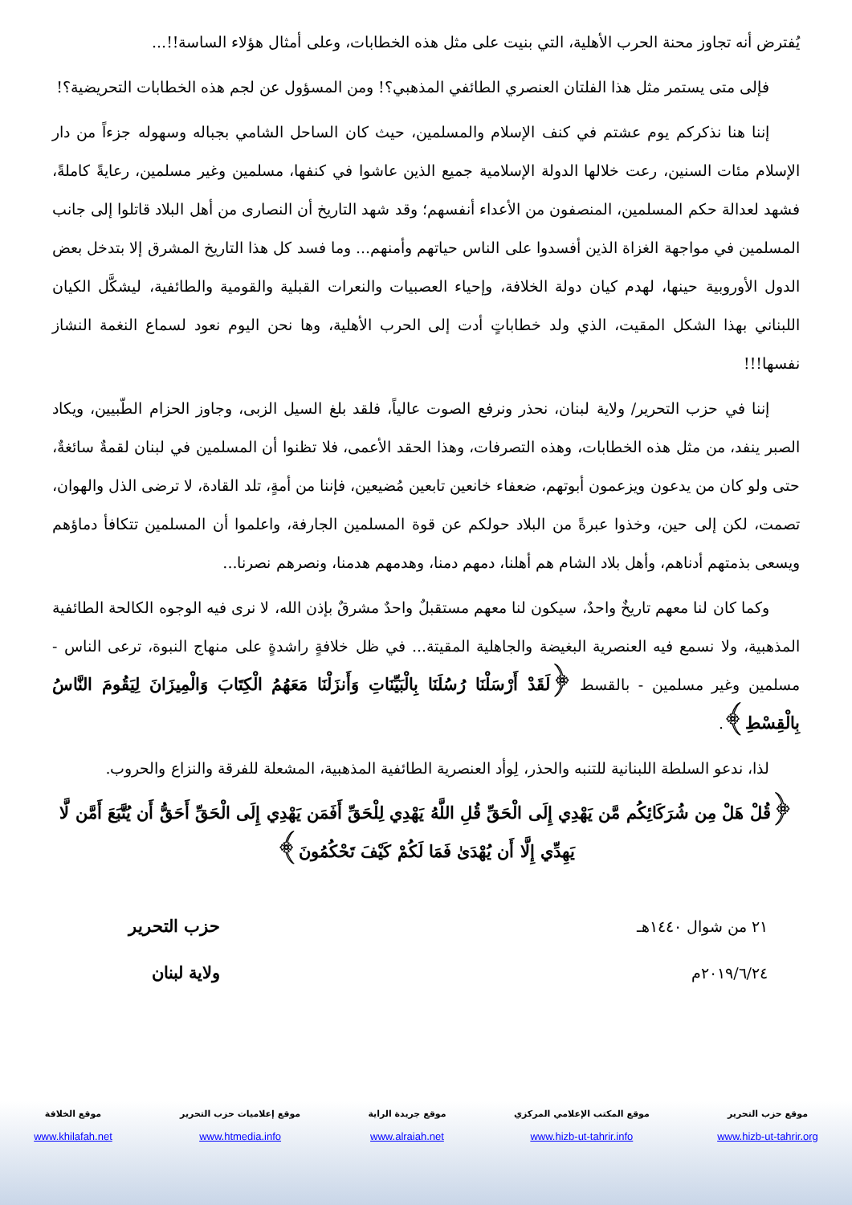يُفترض أنه تجاوز محنة الحرب الأهلية، التي بنيت على مثل هذه الخطابات، وعلى أمثال هؤلاء الساسة!!...
فإلى متى يستمر مثل هذا الفلتان العنصري الطائفي المذهبي؟! ومن المسؤول عن لجم هذه الخطابات التحريضية؟!
إننا هنا نذكركم يوم عشتم في كنف الإسلام والمسلمين، حيث كان الساحل الشامي بجباله وسهوله جزءاً من دار الإسلام مئات السنين، رعت خلالها الدولة الإسلامية جميع الذين عاشوا في كنفها، مسلمين وغير مسلمين، رعايةً كاملةً، فشهد لعدالة حكم المسلمين، المنصفون من الأعداء أنفسهم؛ وقد شهد التاريخ أن النصارى من أهل البلاد قاتلوا إلى جانب المسلمين في مواجهة الغزاة الذين أفسدوا على الناس حياتهم وأمنهم... وما فسد كل هذا التاريخ المشرق إلا بتدخل بعض الدول الأوروبية حينها، لهدم كيان دولة الخلافة، وإحياء العصبيات والنعرات القبلية والقومية والطائفية، ليشكَّل الكيان اللبناني بهذا الشكل المقيت، الذي ولد خطاباتٍ أدت إلى الحرب الأهلية، وها نحن اليوم نعود لسماع النغمة النشاز نفسها!!!
إننا في حزب التحرير/ ولاية لبنان، نحذر ونرفع الصوت عالياً، فلقد بلغ السيل الزبى، وجاوز الحزام الطّبيين، ويكاد الصبر ينفد، من مثل هذه الخطابات، وهذه التصرفات، وهذا الحقد الأعمى، فلا تظنوا أن المسلمين في لبنان لقمةٌ سائغةٌ، حتى ولو كان من يدعون ويزعمون أبوتهم، ضعفاء خانعين تابعين مُضيعين، فإننا من أمةٍ، تلد القادة، لا ترضى الذل والهوان، تصمت، لكن إلى حين، وخذوا عبرةً من البلاد حولكم عن قوة المسلمين الجارفة، واعلموا أن المسلمين تتكافأ دماؤهم ويسعى بذمتهم أدناهم، وأهل بلاد الشام هم أهلنا، دمهم دمنا، وهدمهم هدمنا، ونصرهم نصرنا...
وكما كان لنا معهم تاريخٌ واحدٌ، سيكون لنا معهم مستقبلٌ واحدٌ مشرقٌ بإذن الله، لا نرى فيه الوجوه الكالحة الطائفية المذهبية، ولا نسمع فيه العنصرية البغيضة والجاهلية المقيتة... في ظل خلافةٍ راشدةٍ على منهاج النبوة، ترعى الناس - مسلمين وغير مسلمين - بالقسط ﴿لَقَدْ أَرْسَلْنَا رُسُلَنَا بِالْبَيِّنَاتِ وَأَنزَلْنَا مَعَهُمُ الْكِتَابَ وَالْمِيزَانَ لِيَقُومَ النَّاسُ بِالْقِسْطِ﴾.
لذا، ندعو السلطة اللبنانية للتنبه والحذر، لِوأد العنصرية الطائفية المذهبية، المشعلة للفرقة والنزاع والحروب.
﴿قُلْ هَلْ مِن شُرَكَائِكُم مَّن يَهْدِي إِلَى الْحَقِّ قُلِ اللَّهُ يَهْدِي لِلْحَقِّ أَفَمَن يَهْدِي إِلَى الْحَقِّ أَحَقُّ أَن يُتَّبَعَ أَمَّن لَّا يَهِدِّي إِلَّا أَن يُهْدَىٰ فَمَا لَكُمْ كَيْفَ تَحْكُمُونَ﴾
٢١ من شوال ١٤٤٠هـ
٢٠١٩/٦/٢٤م
حزب التحرير
ولاية لبنان
موقع حزب التحرير
www.hizb-ut-tahrir.org
موقع المكتب الإعلامي المركزي
www.hizb-ut-tahrir.info
موقع جريدة الراية
www.alraiah.net
موقع إعلاميات حزب التحرير
www.htmedia.info
موقع الخلافة
www.khilafah.net